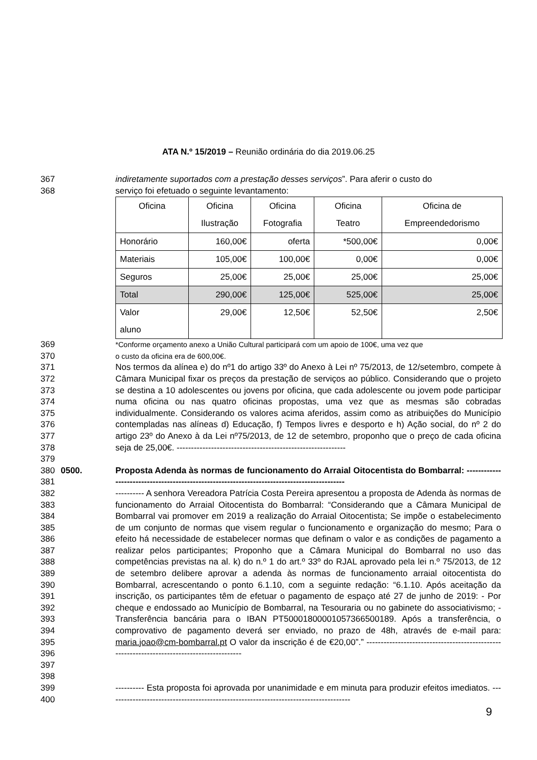ATA N.º 15/2019 – Reunião ordinária do dia 2019.06.25
367 indiretamente suportados com a prestação desses serviços”. Para aferir o custo do
368 serviço foi efetuado o seguinte levantamento:
| Oficina | Oficina Ilustração | Oficina Fotografia | Oficina Teatro | Oficina de Empreendedorismo |
| --- | --- | --- | --- | --- |
| Honorário | 160,00€ | oferta | *500,00€ | 0,00€ |
| Materiais | 105,00€ | 100,00€ | 0,00€ | 0,00€ |
| Seguros | 25,00€ | 25,00€ | 25,00€ | 25,00€ |
| Total | 290,00€ | 125,00€ | 525,00€ | 25,00€ |
| Valor aluno | 29,00€ | 12,50€ | 52,50€ | 2,50€ |
369 *Conforme orçamento anexo a União Cultural participará com um apoio de 100€, uma vez que
370 o custo da oficina era de 600,00€.
371
372
373
374
375
376
377
378
379 Nos termos da alínea e) do nº1 do artigo 33º do Anexo à Lei nº 75/2013, de 12/setembro, compete à Câmara Municipal fixar os preços da prestação de serviços ao público. Considerando que o projeto se destina a 10 adolescentes ou jovens por oficina, que cada adolescente ou jovem pode participar numa oficina ou nas quatro oficinas propostas, uma vez que as mesmas são cobradas individualmente. Considerando os valores acima aferidos, assim como as atribuições do Município contempladas nas alíneas d) Educação, f) Tempos livres e desporto e h) Ação social, do nº 2 do artigo 23º do Anexo à da Lei nº75/2013, de 12 de setembro, proponho que o preço de cada oficina seja de 25,00€. -----------------------------------------------------------
380
381 0500. Proposta Adenda às normas de funcionamento do Arraial Oitocentista do Bombarral: --------------------------------------------------------------------------------------------
382
383
384
385
386
387
388
389
390
391
392
393
394
395
396
397
398 ---------- A senhora Vereadora Patrícia Costa Pereira apresentou a proposta de Adenda às normas de funcionamento do Arraial Oitocentista do Bombarral: “Considerando que a Câmara Municipal de Bombarral vai promover em 2019 a realização do Arraial Oitocentista; Se impõe o estabelecimento de um conjunto de normas que visem regular o funcionamento e organização do mesmo; Para o efeito há necessidade de estabelecer normas que definam o valor e as condições de pagamento a realizar pelos participantes; Proponho que a Câmara Municipal do Bombarral no uso das competências previstas na al. k) do n.º 1 do art.º 33º do RJAL aprovado pela lei n.º 75/2013, de 12 de setembro delibere aprovar a adenda às normas de funcionamento arraial oitocentista do Bombarral, acrescentando o ponto 6.1.10, com a seguinte redação: “6.1.10. Após aceitação da inscrição, os participantes têm de efetuar o pagamento de espaço até 27 de junho de 2019: - Por cheque e endossado ao Município de Bombarral, na Tesouraria ou no gabinete do associativismo; - Transferência bancária para o IBAN PT50001800001057366500189. Após a transferência, o comprovativo de pagamento deverá ser enviado, no prazo de 48h, através de e-mail para: maria.joao@cm-bombarral.pt O valor da inscrição é de €20,00”.” -------------------------------------------------------------------------------------------
399
400 ---------- Esta proposta foi aprovada por unanimidade e em minuta para produzir efeitos imediatos. -------------------------------------------------------------------------------------
9